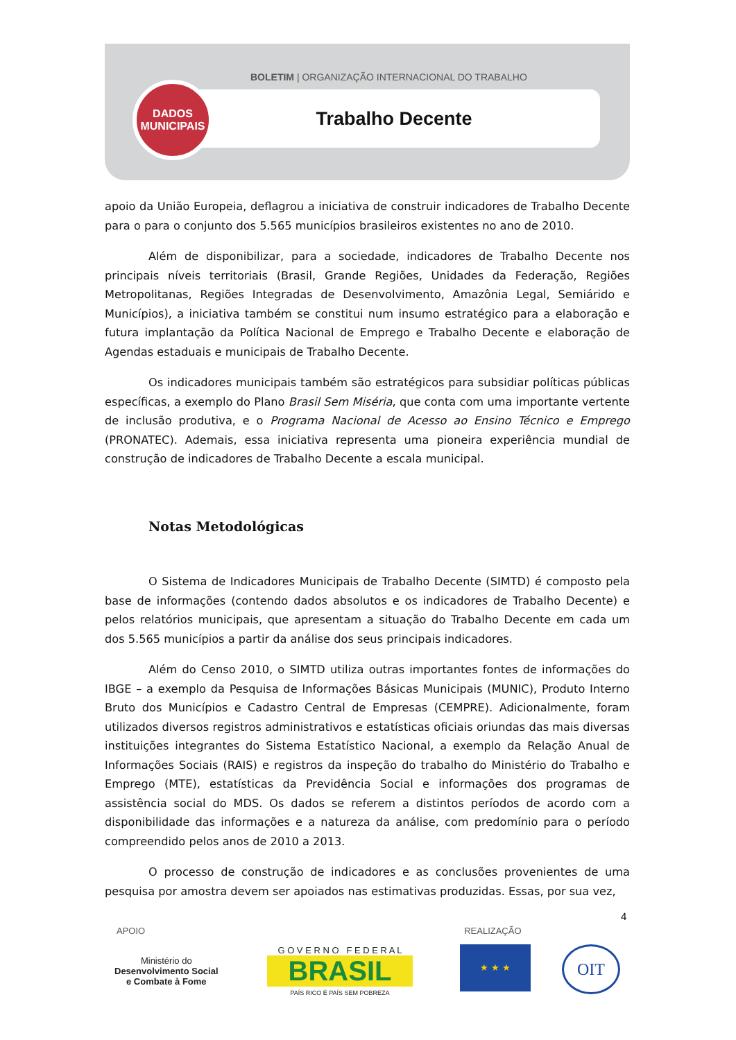BOLETIM | ORGANIZAÇÃO INTERNACIONAL DO TRABALHO
Trabalho Decente
DADOS
MUNICIPAIS
apoio da União Europeia, deflagrou a iniciativa de construir indicadores de Trabalho Decente para o para o conjunto dos 5.565 municípios brasileiros existentes no ano de 2010.
Além de disponibilizar, para a sociedade, indicadores de Trabalho Decente nos principais níveis territoriais (Brasil, Grande Regiões, Unidades da Federação, Regiões Metropolitanas, Regiões Integradas de Desenvolvimento, Amazônia Legal, Semiárido e Municípios), a iniciativa também se constitui num insumo estratégico para a elaboração e futura implantação da Política Nacional de Emprego e Trabalho Decente e elaboração de Agendas estaduais e municipais de Trabalho Decente.
Os indicadores municipais também são estratégicos para subsidiar políticas públicas específicas, a exemplo do Plano Brasil Sem Miséria, que conta com uma importante vertente de inclusão produtiva, e o Programa Nacional de Acesso ao Ensino Técnico e Emprego (PRONATEC). Ademais, essa iniciativa representa uma pioneira experiência mundial de construção de indicadores de Trabalho Decente a escala municipal.
Notas Metodológicas
O Sistema de Indicadores Municipais de Trabalho Decente (SIMTD) é composto pela base de informações (contendo dados absolutos e os indicadores de Trabalho Decente) e pelos relatórios municipais, que apresentam a situação do Trabalho Decente em cada um dos 5.565 municípios a partir da análise dos seus principais indicadores.
Além do Censo 2010, o SIMTD utiliza outras importantes fontes de informações do IBGE – a exemplo da Pesquisa de Informações Básicas Municipais (MUNIC), Produto Interno Bruto dos Municípios e Cadastro Central de Empresas (CEMPRE). Adicionalmente, foram utilizados diversos registros administrativos e estatísticas oficiais oriundas das mais diversas instituições integrantes do Sistema Estatístico Nacional, a exemplo da Relação Anual de Informações Sociais (RAIS) e registros da inspeção do trabalho do Ministério do Trabalho e Emprego (MTE), estatísticas da Previdência Social e informações dos programas de assistência social do MDS. Os dados se referem a distintos períodos de acordo com a disponibilidade das informações e a natureza da análise, com predomínio para o período compreendido pelos anos de 2010 a 2013.
O processo de construção de indicadores e as conclusões provenientes de uma pesquisa por amostra devem ser apoiados nas estimativas produzidas. Essas, por sua vez,
4
APOIO REALIZAÇÃO
Ministério do
Desenvolvimento Social
e Combate à Fome
G O V E R N O F E D E R A L
BRASIL
PAÍS RICO É PAÍS SEM POBREZA
★ ★ ★ OIT